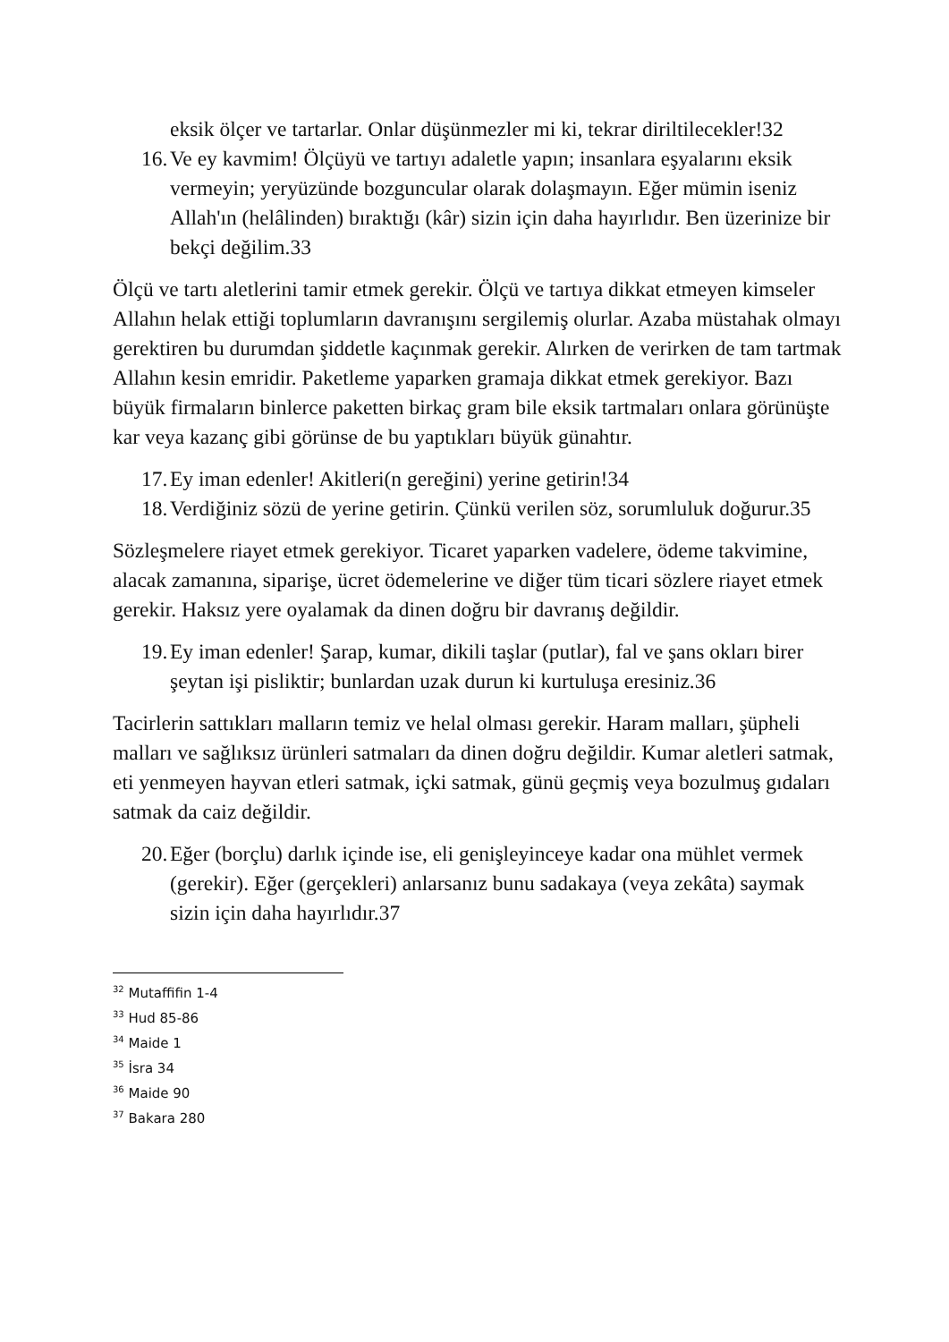eksik ölçer ve tartarlar. Onlar düşünmezler mi ki, tekrar diriltilecekler!32
16. Ve ey kavmim! Ölçüyü ve tartıyı adaletle yapın; insanlara eşyalarını eksik vermeyin; yeryüzünde bozguncular olarak dolaşmayın. Eğer mümin iseniz Allah'ın (helâlinden) bıraktığı (kâr) sizin için daha hayırlıdır. Ben üzerinize bir bekçi değilim.33
Ölçü ve tartı aletlerini tamir etmek gerekir. Ölçü ve tartıya dikkat etmeyen kimseler Allahın helak ettiği toplumların davranışını sergilemiş olurlar. Azaba müstahak olmayı gerektiren bu durumdan şiddetle kaçınmak gerekir. Alırken de verirken de tam tartmak Allahın kesin emridir. Paketleme yaparken gramaja dikkat etmek gerekiyor. Bazı büyük firmaların binlerce paketten birkaç gram bile eksik tartmaları onlara görünüşte kar veya kazanç gibi görünse de bu yaptıkları büyük günahtır.
17. Ey iman edenler! Akitleri(n gereğini) yerine getirin!34
18. Verdiğiniz sözü de yerine getirin. Çünkü verilen söz, sorumluluk doğurur.35
Sözleşmelere riayet etmek gerekiyor. Ticaret yaparken vadelere, ödeme takvimine, alacak zamanına, siparişe, ücret ödemelerine ve diğer tüm ticari sözlere riayet etmek gerekir. Haksız yere oyalamak da dinen doğru bir davranış değildir.
19. Ey iman edenler! Şarap, kumar, dikili taşlar (putlar), fal ve şans okları birer şeytan işi pisliktir; bunlardan uzak durun ki kurtuluşa eresiniz.36
Tacirlerin sattıkları malların temiz ve helal olması gerekir. Haram malları, şüpheli malları ve sağlıksız ürünleri satmaları da dinen doğru değildir. Kumar aletleri satmak, eti yenmeyen hayvan etleri satmak, içki satmak, günü geçmiş veya bozulmuş gıdaları satmak da caiz değildir.
20. Eğer (borçlu) darlık içinde ise, eli genişleyinceye kadar ona mühlet vermek (gerekir). Eğer (gerçekleri) anlarsanız bunu sadakaya (veya zekâta) saymak sizin için daha hayırlıdır.37
<sup>32</sup> Mutaffifin 1-4
<sup>33</sup> Hud 85-86
<sup>34</sup> Maide 1
<sup>35</sup> İsra 34
<sup>36</sup> Maide 90
<sup>37</sup> Bakara 280